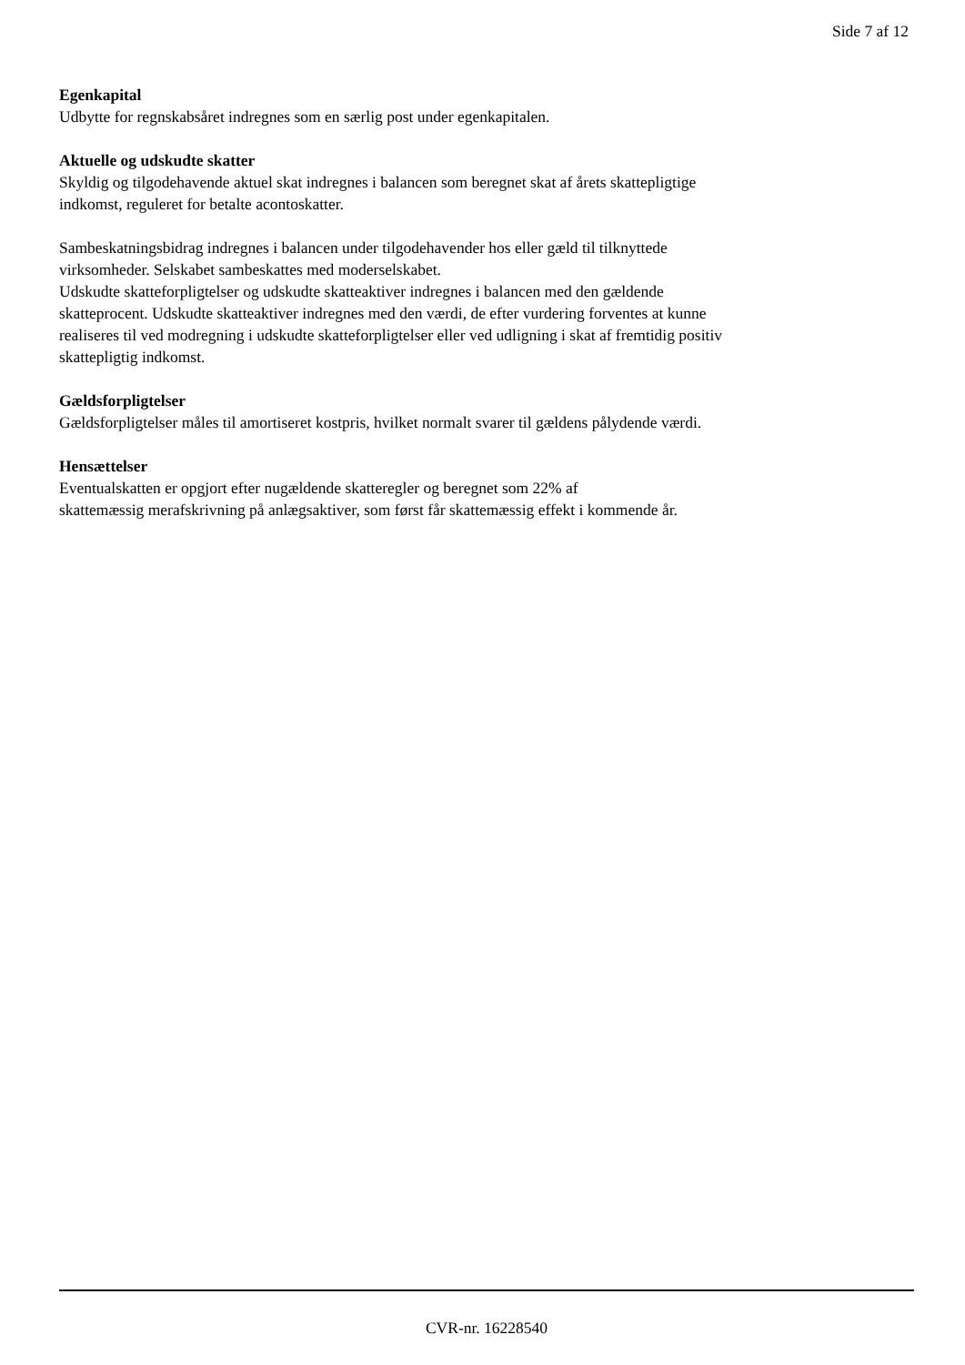Side 7 af 12
Egenkapital
Udbytte for regnskabsåret indregnes som en særlig post under egenkapitalen.
Aktuelle og udskudte skatter
Skyldig og tilgodehavende aktuel skat indregnes i balancen som beregnet skat af årets skattepligtige
indkomst, reguleret for betalte acontoskatter.
Sambeskatningsbidrag indregnes i balancen under tilgodehavender hos eller gæld til tilknyttede
virksomheder. Selskabet sambeskattes med moderselskabet.
Udskudte skatteforpligtelser og udskudte skatteaktiver indregnes i balancen med den gældende
skatteprocent. Udskudte skatteaktiver indregnes med den værdi, de efter vurdering forventes at kunne
realiseres til ved modregning i udskudte skatteforpligtelser eller ved udligning i skat af fremtidig positiv
skattepligtig indkomst.
Gældsforpligtelser
Gældsforpligtelser måles til amortiseret kostpris, hvilket normalt svarer til gældens pålydende værdi.
Hensættelser
Eventualskatten er opgjort efter nugældende skatteregler og beregnet som 22% af
skattemæssig merafskrivning på anlægsaktiver, som først får skattemæssig effekt i kommende år.
CVR-nr. 16228540